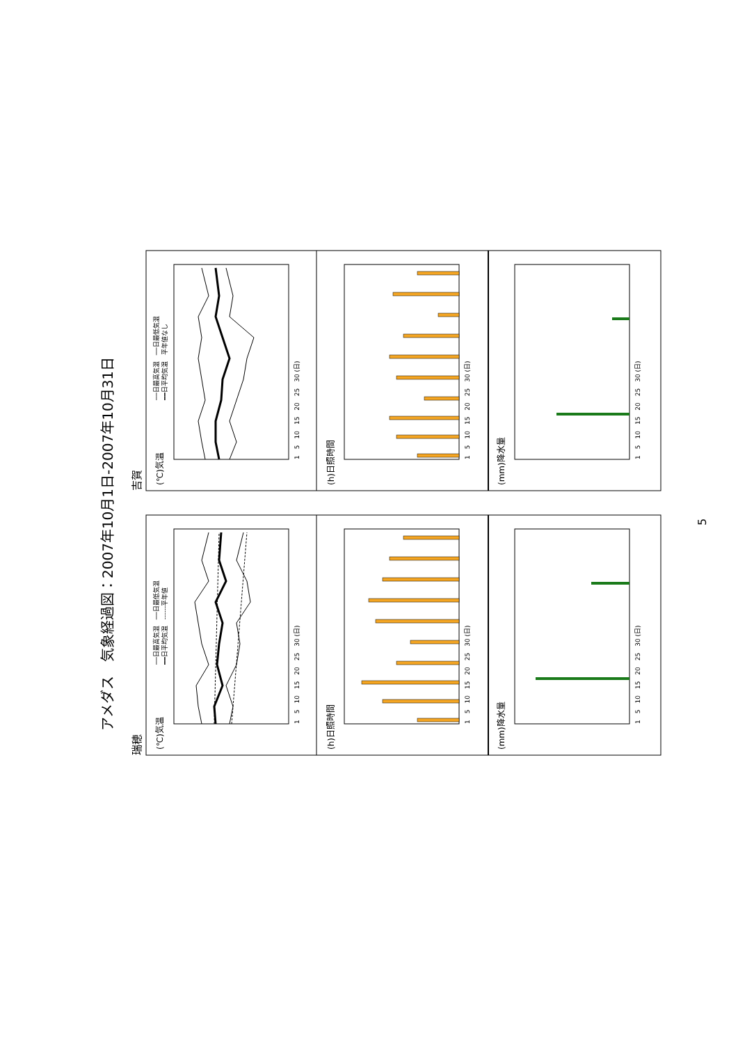アメダス　気象経過図：2007年10月1日-2007年10月31日
瑞穂
(℃)気温
──日最高気温　──日最低気温
━━日平均気温　------平年値
1　5　10　15　20　25　30 (日)
(h)日照時間
1　5　10　15　20　25　30 (日)
(mm)降水量
1　5　10　15　20　25　30 (日)
吉賀
(℃)気温
──日最高気温　──日最低気温
━━日平均気温　平年値なし
1　5　10　15　20　25　30 (日)
(h)日照時間
1　5　10　15　20　25　30 (日)
(mm)降水量
1　5　10　15　20　25　30 (日)
5